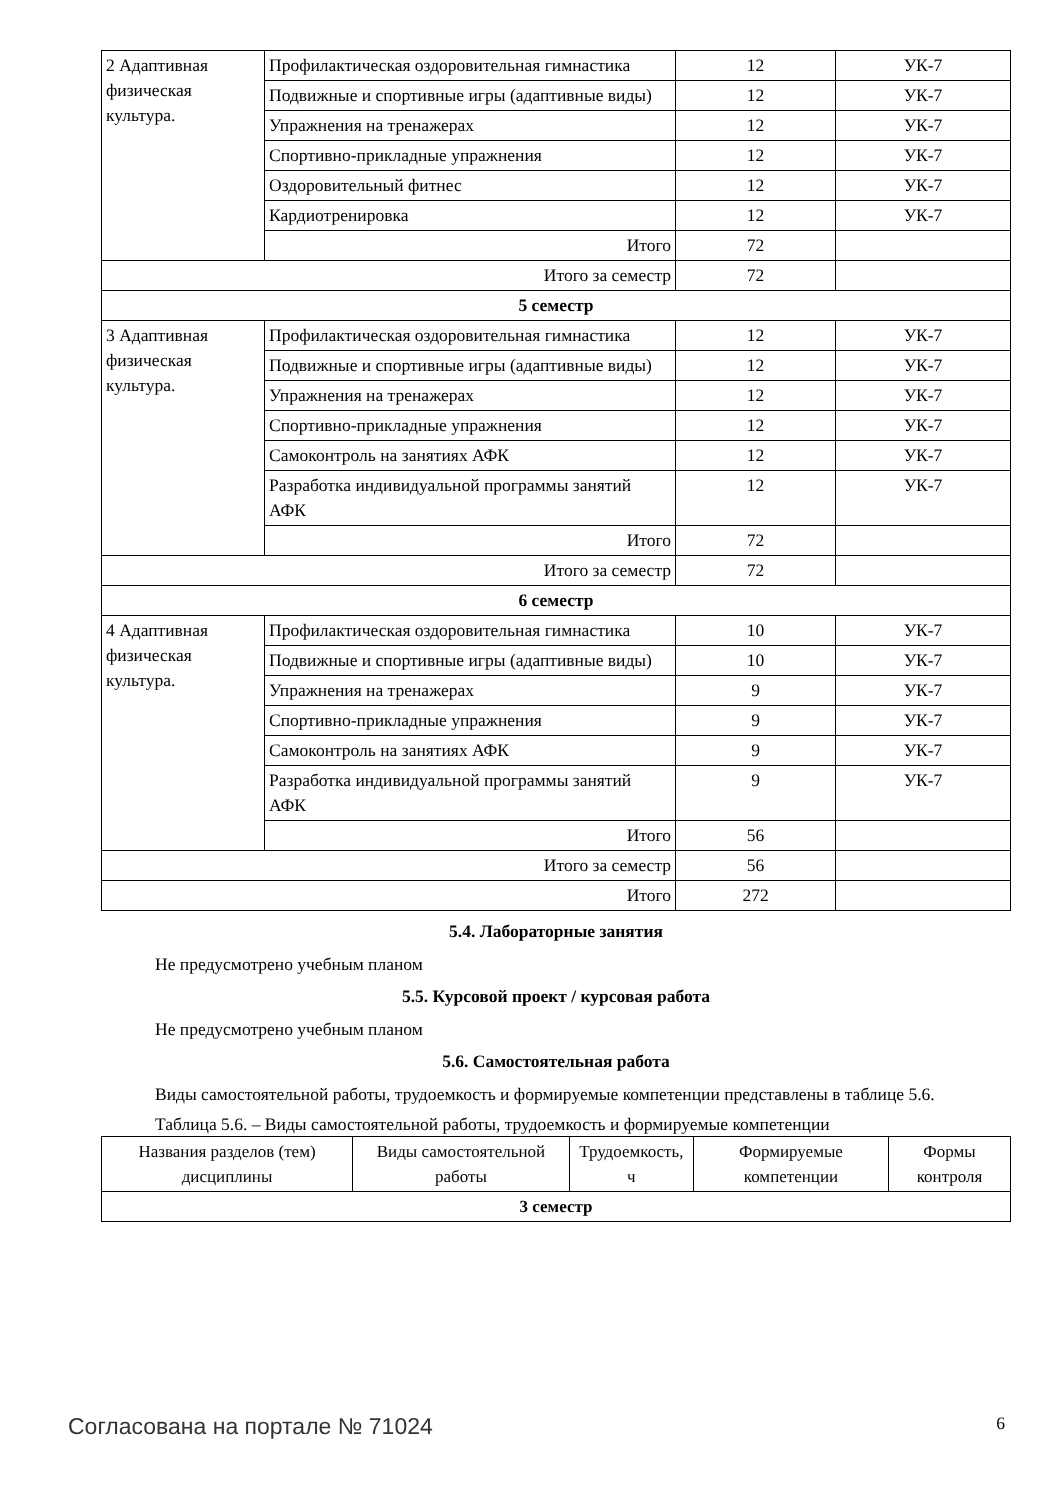| 2 Адаптивная физическая культура. | Профилактическая оздоровительная гимнастика | 12 | УК-7 |
| | Подвижные и спортивные игры (адаптивные виды) | 12 | УК-7 |
| | Упражнения на тренажерах | 12 | УК-7 |
| | Спортивно-прикладные упражнения | 12 | УК-7 |
| | Оздоровительный фитнес | 12 | УК-7 |
| | Кардиотренировка | 12 | УК-7 |
| | Итого | 72 | |
| Итого за семестр | | 72 | |
| 5 семестр | | | |
| 3 Адаптивная физическая культура. | Профилактическая оздоровительная гимнастика | 12 | УК-7 |
| | Подвижные и спортивные игры (адаптивные виды) | 12 | УК-7 |
| | Упражнения на тренажерах | 12 | УК-7 |
| | Спортивно-прикладные упражнения | 12 | УК-7 |
| | Самоконтроль на занятиях АФК | 12 | УК-7 |
| | Разработка индивидуальной программы занятий АФК | 12 | УК-7 |
| | Итого | 72 | |
| Итого за семестр | | 72 | |
| 6 семестр | | | |
| 4 Адаптивная физическая культура. | Профилактическая оздоровительная гимнастика | 10 | УК-7 |
| | Подвижные и спортивные игры (адаптивные виды) | 10 | УК-7 |
| | Упражнения на тренажерах | 9 | УК-7 |
| | Спортивно-прикладные упражнения | 9 | УК-7 |
| | Самоконтроль на занятиях АФК | 9 | УК-7 |
| | Разработка индивидуальной программы занятий АФК | 9 | УК-7 |
| | Итого | 56 | |
| Итого за семестр | | 56 | |
| Итого | | 272 | |
5.4. Лабораторные занятия
Не предусмотрено учебным планом
5.5. Курсовой проект / курсовая работа
Не предусмотрено учебным планом
5.6. Самостоятельная работа
Виды самостоятельной работы, трудоемкость и формируемые компетенции представлены в таблице 5.6.
Таблица 5.6. – Виды самостоятельной работы, трудоемкость и формируемые компетенции
| Названия разделов (тем) дисциплины | Виды самостоятельной работы | Трудоемкость, ч | Формируемые компетенции | Формы контроля |
| --- | --- | --- | --- | --- |
| 3 семестр | | | | |
Согласована на портале № 71024 6